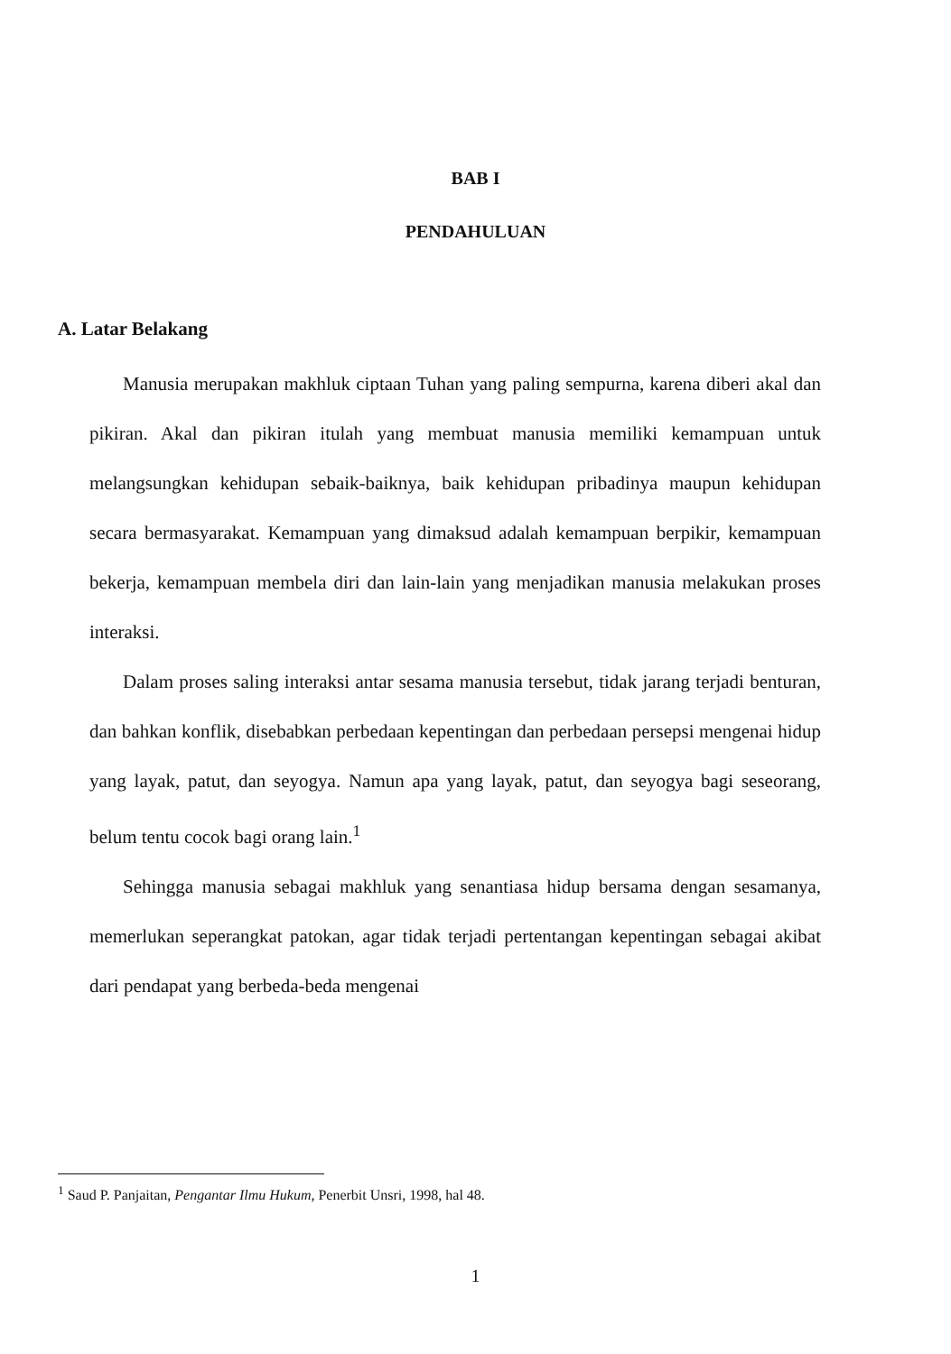BAB I
PENDAHULUAN
A. Latar Belakang
Manusia merupakan makhluk ciptaan Tuhan yang paling sempurna, karena diberi akal dan pikiran. Akal dan pikiran itulah yang membuat manusia memiliki kemampuan untuk melangsungkan kehidupan sebaik-baiknya, baik kehidupan pribadinya maupun kehidupan secara bermasyarakat. Kemampuan yang dimaksud adalah kemampuan berpikir, kemampuan bekerja, kemampuan membela diri dan lain-lain yang menjadikan manusia melakukan proses interaksi.
Dalam proses saling interaksi antar sesama manusia tersebut, tidak jarang terjadi benturan, dan bahkan konflik, disebabkan perbedaan kepentingan dan perbedaan persepsi mengenai hidup yang layak, patut, dan seyogya. Namun apa yang layak, patut, dan seyogya bagi seseorang, belum tentu cocok bagi orang lain.<sup>1</sup>
Sehingga manusia sebagai makhluk yang senantiasa hidup bersama dengan sesamanya, memerlukan seperangkat patokan, agar tidak terjadi pertentangan kepentingan sebagai akibat dari pendapat yang berbeda-beda mengenai
<sup>1</sup> Saud P. Panjaitan, Pengantar Ilmu Hukum, Penerbit Unsri, 1998, hal 48.
1